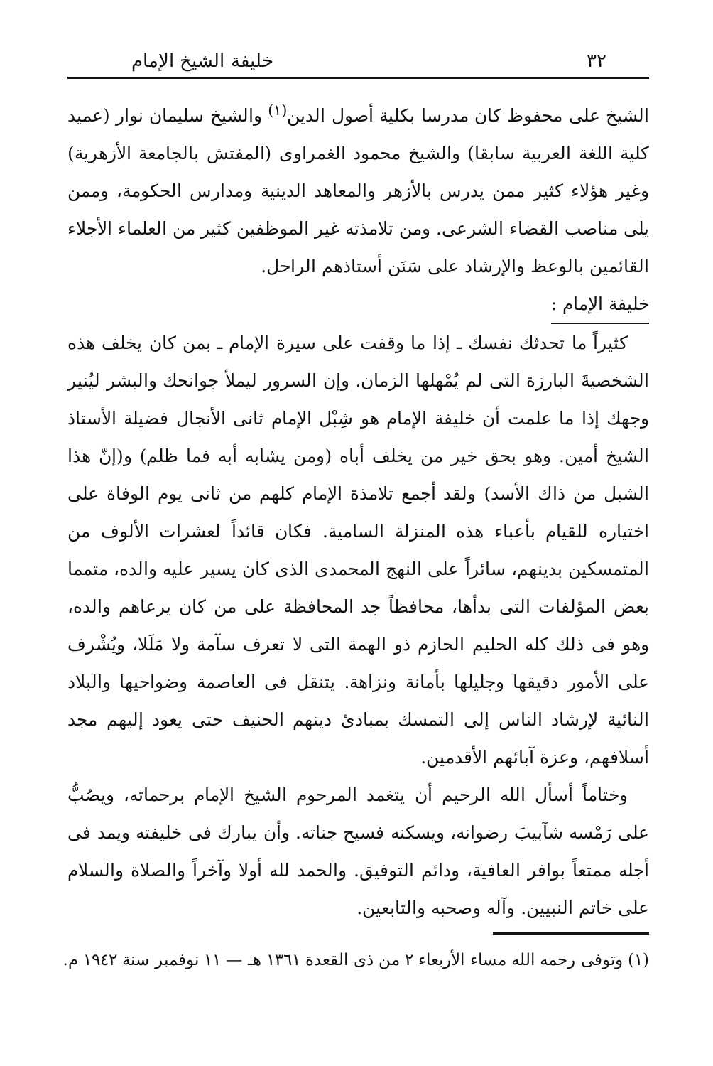٣٢ خليفة الشيخ الإمام
الشيخ على محفوظ كان مدرسا بكلية أصول الدين<sup>(١)</sup> والشيخ سليمان نوار (عميد كلية اللغة العربية سابقا) والشيخ محمود الغمراوى (المفتش بالجامعة الأزهرية) وغير هؤلاء كثير ممن يدرس بالأزهر والمعاهد الدينية ومدارس الحكومة، وممن يلى مناصب القضاء الشرعى. ومن تلامذته غير الموظفين كثير من العلماء الأجلاء القائمين بالوعظ والإرشاد على سَنَن أستاذهم الراحل.
خليفة الإمام :
كثيراً ما تحدثك نفسك ـ إذا ما وقفت على سيرة الإمام ـ بمن كان يخلف هذه الشخصيةَ البارزة التى لم يُمْهلها الزمان. وإن السرور ليملأ جوانحك والبشر ليُنير وجهك إذا ما علمت أن خليفة الإمام هو شِبْل الإمام ثانى الأنجال فضيلة الأستاذ الشيخ أمين. وهو بحق خير من يخلف أباه (ومن يشابه أبه فما ظلم) و(إنّ هذا الشبل من ذاك الأسد) ولقد أجمع تلامذة الإمام كلهم من ثانى يوم الوفاة على اختياره للقيام بأعباء هذه المنزلة السامية. فكان قائداً لعشرات الألوف من المتمسكين بدينهم، سائراً على النهج المحمدى الذى كان يسير عليه والده، متمما بعض المؤلفات التى بدأها، محافظاً جد المحافظة على من كان يرعاهم والده، وهو فى ذلك كله الحليم الحازم ذو الهمة التى لا تعرف سآمة ولا مَلَلا، ويُشْرف على الأمور دقيقها وجليلها بأمانة ونزاهة. يتنقل فى العاصمة وضواحيها والبلاد النائية لإرشاد الناس إلى التمسك بمبادئ دينهم الحنيف حتى يعود إليهم مجد أسلافهم، وعزة آبائهم الأقدمين.
وختاماً أسأل الله الرحيم أن يتغمد المرحوم الشيخ الإمام برحماته، ويصُبُّ على رَمْسه شآبيبَ رضوانه، ويسكنه فسيح جناته. وأن يبارك فى خليفته ويمد فى أجله ممتعاً بوافر العافية، ودائم التوفيق. والحمد لله أولا وآخراً والصلاة والسلام على خاتم النبيين. وآله وصحبه والتابعين.
(١) وتوفى رحمه الله مساء الأربعاء ٢ من ذى القعدة ١٣٦١ هـ — ١١ نوفمبر سنة ١٩٤٢ م.